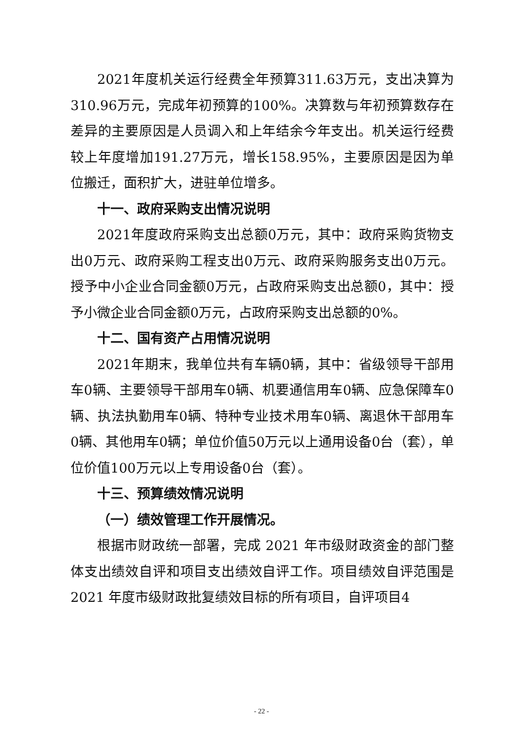2021年度机关运行经费全年预算311.63万元，支出决算为310.96万元，完成年初预算的100%。决算数与年初预算数存在差异的主要原因是人员调入和上年结余今年支出。机关运行经费较上年度增加191.27万元，增长158.95%，主要原因是因为单位搬迁，面积扩大，进驻单位增多。
十一、政府采购支出情况说明
2021年度政府采购支出总额0万元，其中：政府采购货物支出0万元、政府采购工程支出0万元、政府采购服务支出0万元。授予中小企业合同金额0万元，占政府采购支出总额0，其中：授予小微企业合同金额0万元，占政府采购支出总额的0%。
十二、国有资产占用情况说明
2021年期末，我单位共有车辆0辆，其中：省级领导干部用车0辆、主要领导干部用车0辆、机要通信用车0辆、应急保障车0辆、执法执勤用车0辆、特种专业技术用车0辆、离退休干部用车0辆、其他用车0辆；单位价值50万元以上通用设备0台（套），单位价值100万元以上专用设备0台（套）。
十三、预算绩效情况说明
（一）绩效管理工作开展情况。
根据市财政统一部署，完成 2021 年市级财政资金的部门整体支出绩效自评和项目支出绩效自评工作。项目绩效自评范围是 2021 年度市级财政批复绩效目标的所有项目，自评项目4
- 22 -